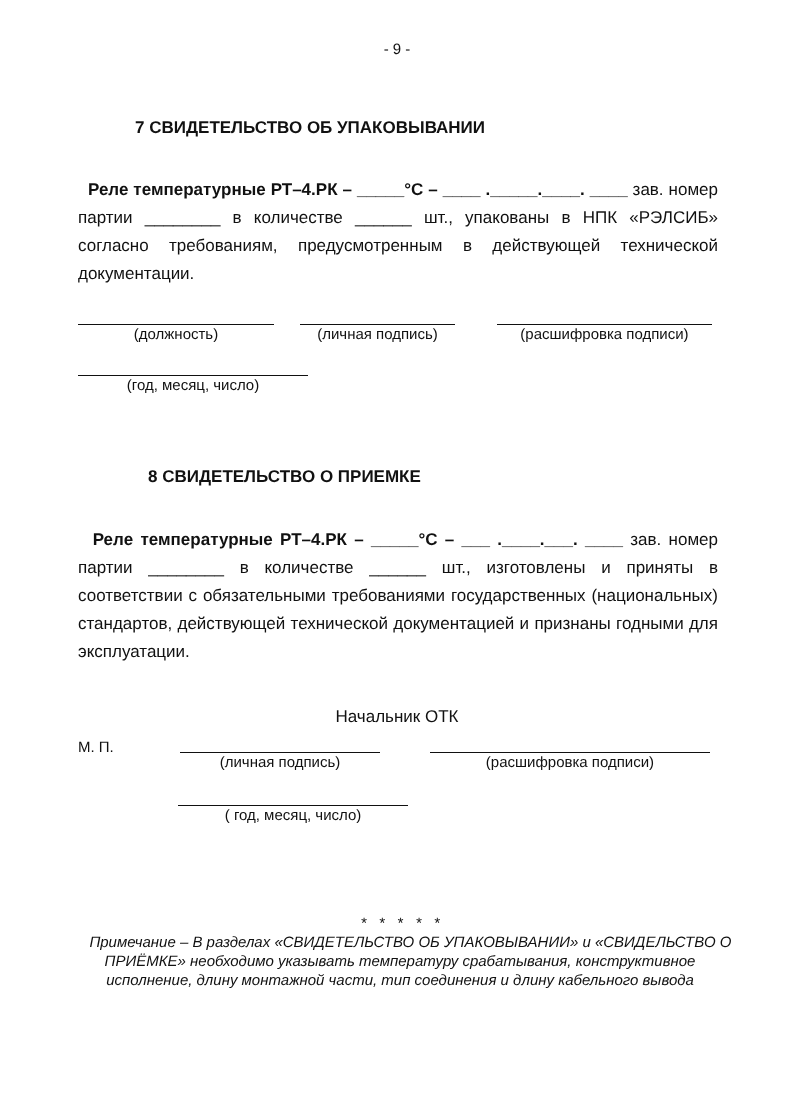- 9 -
7 СВИДЕТЕЛЬСТВО ОБ УПАКОВЫВАНИИ
Реле температурные РТ–4.РК – _____°С – ____ ._____.____. ____ зав. номер партии ________ в количестве ______ шт., упакованы в НПК «РЭЛСИБ» согласно требованиям, предусмотренным в действующей технической документации.
(должность) (личная подпись) (расшифровка подписи)
(год, месяц, число)
8 СВИДЕТЕЛЬСТВО О ПРИЕМКЕ
Реле температурные РТ–4.РК – _____°С – ___ .____.___. ____ зав. номер партии ________ в количестве ______ шт., изготовлены и приняты в соответствии с обязательными требованиями государственных (национальных) стандартов, действующей технической документацией и признаны годными для эксплуатации.
Начальник ОТК
М. П.
(личная подпись) (расшифровка подписи)
( год, месяц, число)
* * * * *
Примечание – В разделах «СВИДЕТЕЛЬСТВО ОБ УПАКОВЫВАНИИ» и «СВИДЕЛЬСТВО О ПРИЁМКЕ» необходимо указывать температуру срабатывания, конструктивное исполнение, длину монтажной части, тип соединения и длину кабельного вывода